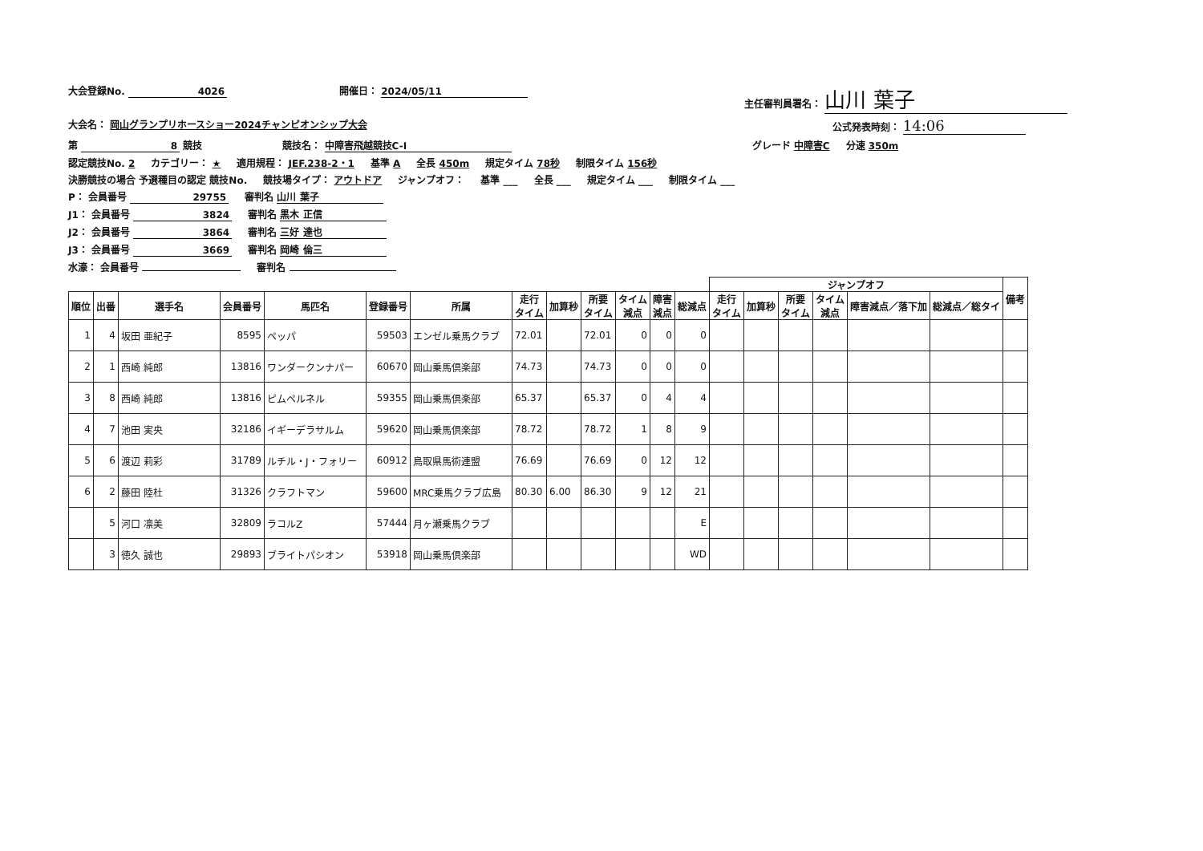大会登録No. 4026 開催日： 2024/05/11 主任審判員署名： 山川 葉子
大会名： 岡山グランプリホースショー2024チャンピオンシップ大会 公式発表時刻： 14:06
第 8 競技 競技名： 中障害飛越競技C-Ⅰ グレード 中障害C 分速 350m
認定競技No. 2 カテゴリー： ★ 適用規程： JEF.238-2・1 基準 A 全長 450m 規定タイム 78秒 制限タイム 156秒
決勝競技の場合 予選種目の認定 競技No. 競技場タイプ： アウトドア ジャンプオフ： 基準 ___ 全長 ___ 規定タイム ___ 制限タイム ___
P： 会員番号 29755 審判名 山川 葉子
J1： 会員番号 3824 審判名 黒木 正信
J2： 会員番号 3864 審判名 三好 達也
J3： 会員番号 3669 審判名 岡崎 倫三
水濠： 会員番号 審判名
| | | | | | | | | | | | | | ジャンプオフ | | | | | | 備考 |
| --- | --- | --- | --- | --- | --- | --- | --- | --- | --- | --- | --- | --- | --- | --- | --- | --- | --- | --- | --- |
| 順位 | 出番 | 選手名 | 会員番号 | 馬匹名 | 登録番号 | 所属 | 走行 タイム | 加算秒 | 所要 タイム | タイム 減点 | 障害 減点 | 総減点 | 走行 タイム | 加算秒 | 所要 タイム | タイム 減点 | 障害減点／落下加 | 総減点／総タイ | |
| 1 | 4 | 坂田 亜紀子 | 8595 | ペッパ | 59503 | エンゼル乗馬クラブ | 72.01 | | 72.01 | 0 | 0 | 0 | | | | | | | |
| 2 | 1 | 西崎 純郎 | 13816 | ワンダークンナパー | 60670 | 岡山乗馬倶楽部 | 74.73 | | 74.73 | 0 | 0 | 0 | | | | | | | |
| 3 | 8 | 西崎 純郎 | 13816 | ピムペルネル | 59355 | 岡山乗馬倶楽部 | 65.37 | | 65.37 | 0 | 4 | 4 | | | | | | | |
| 4 | 7 | 池田 実央 | 32186 | イギーデラサルム | 59620 | 岡山乗馬倶楽部 | 78.72 | | 78.72 | 1 | 8 | 9 | | | | | | | |
| 5 | 6 | 渡辺 莉彩 | 31789 | ルチル・J・フォリー | 60912 | 鳥取県馬術連盟 | 76.69 | | 76.69 | 0 | 12 | 12 | | | | | | | |
| 6 | 2 | 藤田 陸杜 | 31326 | クラフトマン | 59600 | MRC乗馬クラブ広島 | 80.30 | 6.00 | 86.30 | 9 | 12 | 21 | | | | | | | |
| | 5 | 河口 凛美 | 32809 | ラコルZ | 57444 | 月ヶ瀬乗馬クラブ | | | | | | E | | | | | | | |
| | 3 | 徳久 誠也 | 29893 | ブライトパシオン | 53918 | 岡山乗馬倶楽部 | | | | | | WD | | | | | | | |